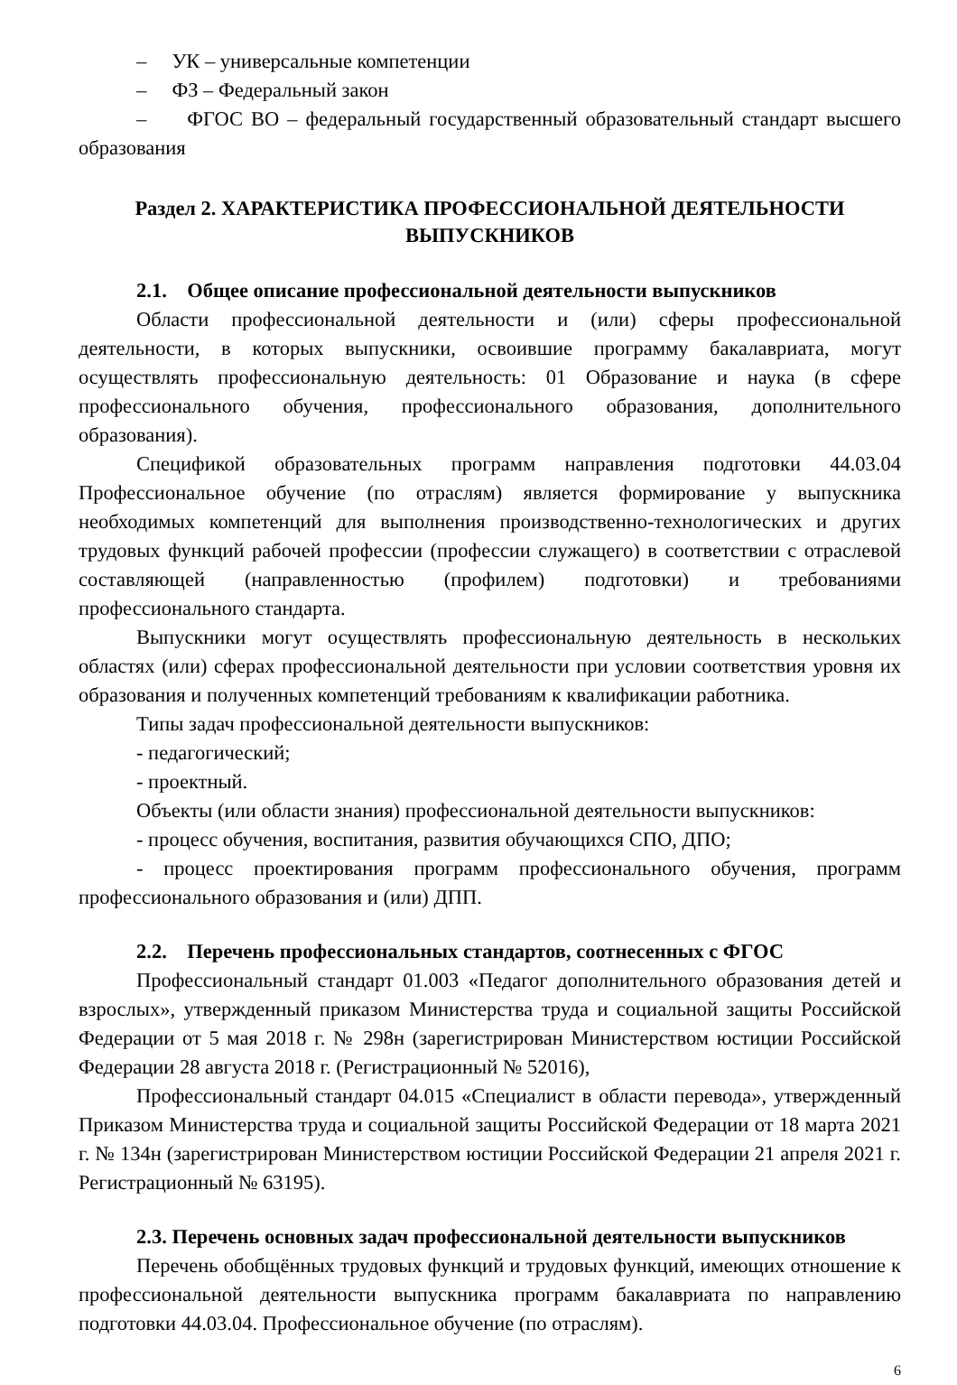– УК – универсальные компетенции
– ФЗ – Федеральный закон
– ФГОС ВО – федеральный государственный образовательный стандарт высшего образования
Раздел 2. ХАРАКТЕРИСТИКА ПРОФЕССИОНАЛЬНОЙ ДЕЯТЕЛЬНОСТИ ВЫПУСКНИКОВ
2.1. Общее описание профессиональной деятельности выпускников
Области профессиональной деятельности и (или) сферы профессиональной деятельности, в которых выпускники, освоившие программу бакалавриата, могут осуществлять профессиональную деятельность: 01 Образование и наука (в сфере профессионального обучения, профессионального образования, дополнительного образования).
Спецификой образовательных программ направления подготовки 44.03.04 Профессиональное обучение (по отраслям) является формирование у выпускника необходимых компетенций для выполнения производственно-технологических и других трудовых функций рабочей профессии (профессии служащего) в соответствии с отраслевой составляющей (направленностью (профилем) подготовки) и требованиями профессионального стандарта.
Выпускники могут осуществлять профессиональную деятельность в нескольких областях (или) сферах профессиональной деятельности при условии соответствия уровня их образования и полученных компетенций требованиям к квалификации работника.
Типы задач профессиональной деятельности выпускников:
- педагогический;
- проектный.
Объекты (или области знания) профессиональной деятельности выпускников:
- процесс обучения, воспитания, развития обучающихся СПО, ДПО;
- процесс проектирования программ профессионального обучения, программ профессионального образования и (или) ДПП.
2.2. Перечень профессиональных стандартов, соотнесенных с ФГОС
Профессиональный стандарт 01.003 «Педагог дополнительного образования детей и взрослых», утвержденный приказом Министерства труда и социальной защиты Российской Федерации от 5 мая 2018 г. № 298н (зарегистрирован Министерством юстиции Российской Федерации 28 августа 2018 г. (Регистрационный № 52016),
Профессиональный стандарт 04.015 «Специалист в области перевода», утвержденный Приказом Министерства труда и социальной защиты Российской Федерации от 18 марта 2021 г. № 134н (зарегистрирован Министерством юстиции Российской Федерации 21 апреля 2021 г. Регистрационный № 63195).
2.3. Перечень основных задач профессиональной деятельности выпускников
Перечень обобщённых трудовых функций и трудовых функций, имеющих отношение к профессиональной деятельности выпускника программ бакалавриата по направлению подготовки 44.03.04. Профессиональное обучение (по отраслям).
6